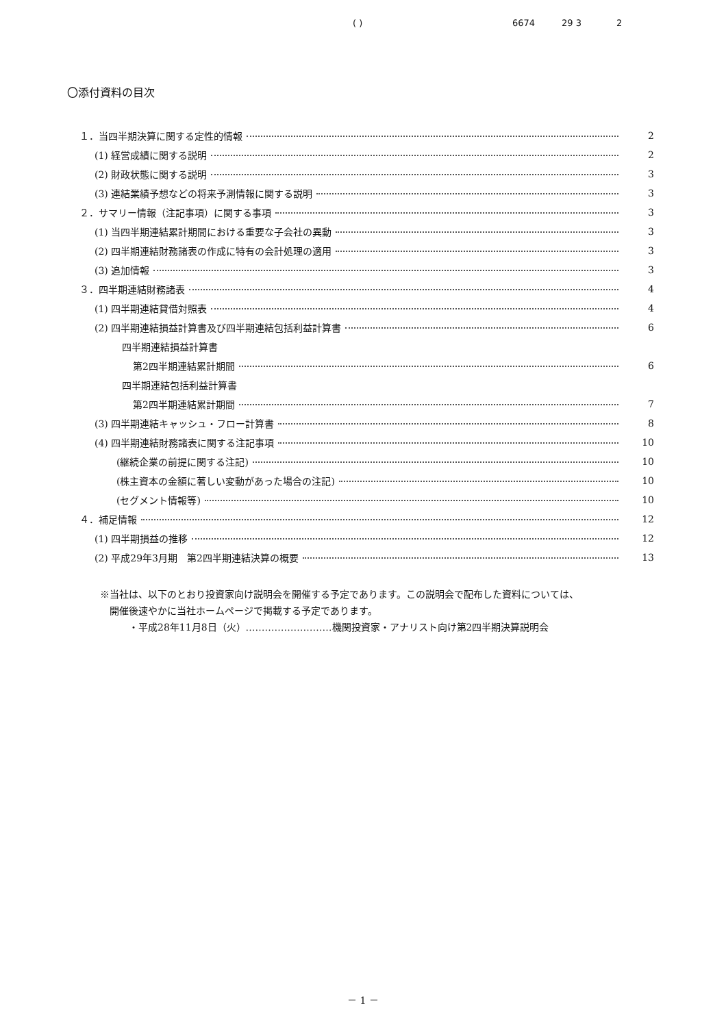( ) 6674 29 3 2
〇添付資料の目次
１．当四半期決算に関する定性的情報 2
(1) 経営成績に関する説明 2
(2) 財政状態に関する説明 3
(3) 連結業績予想などの将来予測情報に関する説明 3
２．サマリー情報（注記事項）に関する事項 3
(1) 当四半期連結累計期間における重要な子会社の異動 3
(2) 四半期連結財務諸表の作成に特有の会計処理の適用 3
(3) 追加情報 3
３．四半期連結財務諸表 4
(1) 四半期連結貸借対照表 4
(2) 四半期連結損益計算書及び四半期連結包括利益計算書 6
四半期連結損益計算書
第2四半期連結累計期間 6
四半期連結包括利益計算書
第2四半期連結累計期間 7
(3) 四半期連結キャッシュ・フロー計算書 8
(4) 四半期連結財務諸表に関する注記事項 10
(継続企業の前提に関する注記) 10
(株主資本の金額に著しい変動があった場合の注記) 10
(セグメント情報等) 10
４．補足情報 12
(1) 四半期損益の推移 12
(2) 平成29年3月期　第2四半期連結決算の概要 13
※当社は、以下のとおり投資家向け説明会を開催する予定であります。この説明会で配布した資料については、
　開催後速やかに当社ホームページで掲載する予定であります。
　　　・平成28年11月8日（火）………………………機関投資家・アナリスト向け第2四半期決算説明会
－ 1 －